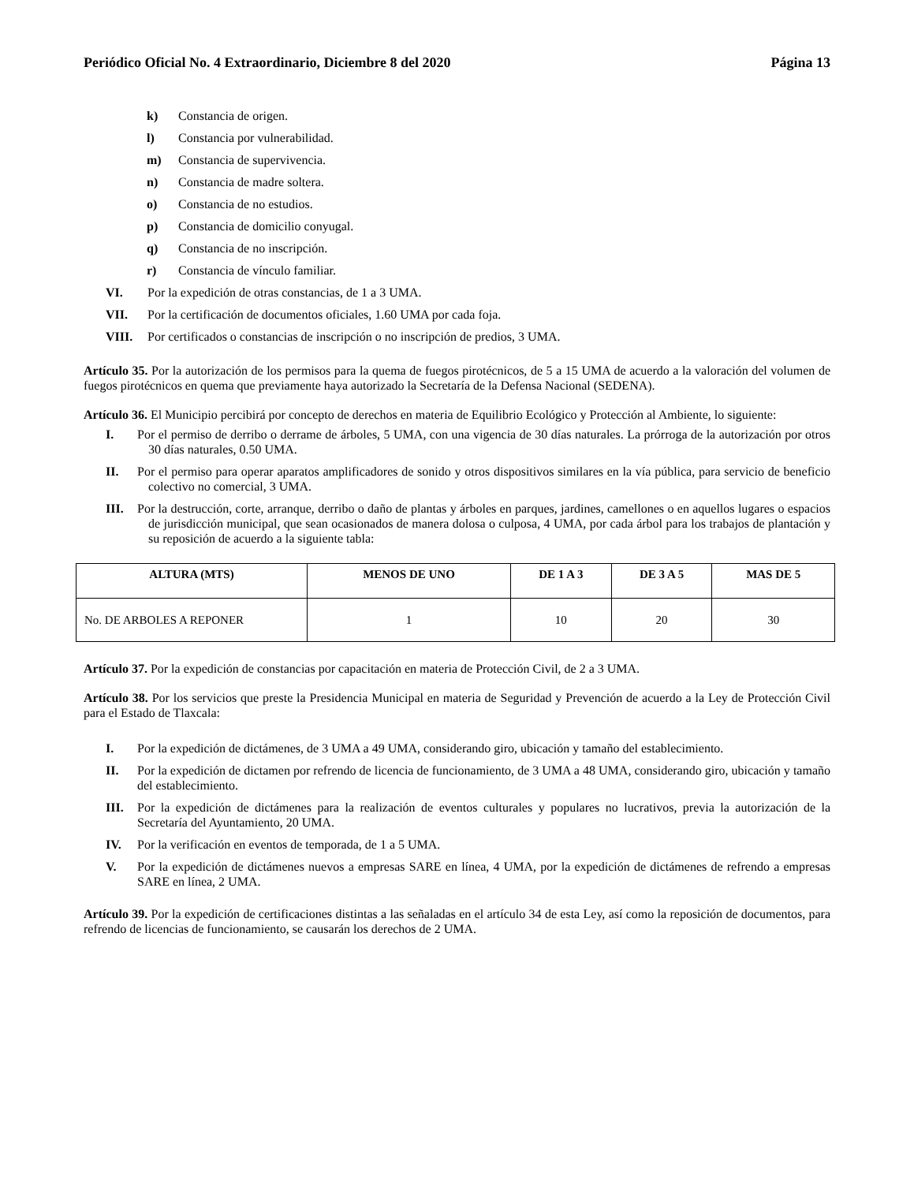Periódico Oficial No. 4 Extraordinario, Diciembre 8 del 2020 Página 13
k) Constancia de origen.
l) Constancia por vulnerabilidad.
m) Constancia de supervivencia.
n) Constancia de madre soltera.
o) Constancia de no estudios.
p) Constancia de domicilio conyugal.
q) Constancia de no inscripción.
r) Constancia de vínculo familiar.
VI. Por la expedición de otras constancias, de 1 a 3 UMA.
VII. Por la certificación de documentos oficiales, 1.60 UMA por cada foja.
VIII. Por certificados o constancias de inscripción o no inscripción de predios, 3 UMA.
Artículo 35. Por la autorización de los permisos para la quema de fuegos pirotécnicos, de 5 a 15 UMA de acuerdo a la valoración del volumen de fuegos pirotécnicos en quema que previamente haya autorizado la Secretaría de la Defensa Nacional (SEDENA).
Artículo 36. El Municipio percibirá por concepto de derechos en materia de Equilibrio Ecológico y Protección al Ambiente, lo siguiente:
I. Por el permiso de derribo o derrame de árboles, 5 UMA, con una vigencia de 30 días naturales. La prórroga de la autorización por otros 30 días naturales, 0.50 UMA.
II. Por el permiso para operar aparatos amplificadores de sonido y otros dispositivos similares en la vía pública, para servicio de beneficio colectivo no comercial, 3 UMA.
III. Por la destrucción, corte, arranque, derribo o daño de plantas y árboles en parques, jardines, camellones o en aquellos lugares o espacios de jurisdicción municipal, que sean ocasionados de manera dolosa o culposa, 4 UMA, por cada árbol para los trabajos de plantación y su reposición de acuerdo a la siguiente tabla:
| ALTURA (MTS) | MENOS DE UNO | DE 1 A 3 | DE 3 A 5 | MAS DE 5 |
| --- | --- | --- | --- | --- |
| No. DE ARBOLES A REPONER | 1 | 10 | 20 | 30 |
Artículo 37. Por la expedición de constancias por capacitación en materia de Protección Civil, de 2 a 3 UMA.
Artículo 38. Por los servicios que preste la Presidencia Municipal en materia de Seguridad y Prevención de acuerdo a la Ley de Protección Civil para el Estado de Tlaxcala:
I. Por la expedición de dictámenes, de 3 UMA a 49 UMA, considerando giro, ubicación y tamaño del establecimiento.
II. Por la expedición de dictamen por refrendo de licencia de funcionamiento, de 3 UMA a 48 UMA, considerando giro, ubicación y tamaño del establecimiento.
III. Por la expedición de dictámenes para la realización de eventos culturales y populares no lucrativos, previa la autorización de la Secretaría del Ayuntamiento, 20 UMA.
IV. Por la verificación en eventos de temporada, de 1 a 5 UMA.
V. Por la expedición de dictámenes nuevos a empresas SARE en línea, 4 UMA, por la expedición de dictámenes de refrendo a empresas SARE en línea, 2 UMA.
Artículo 39. Por la expedición de certificaciones distintas a las señaladas en el artículo 34 de esta Ley, así como la reposición de documentos, para refrendo de licencias de funcionamiento, se causarán los derechos de 2 UMA.